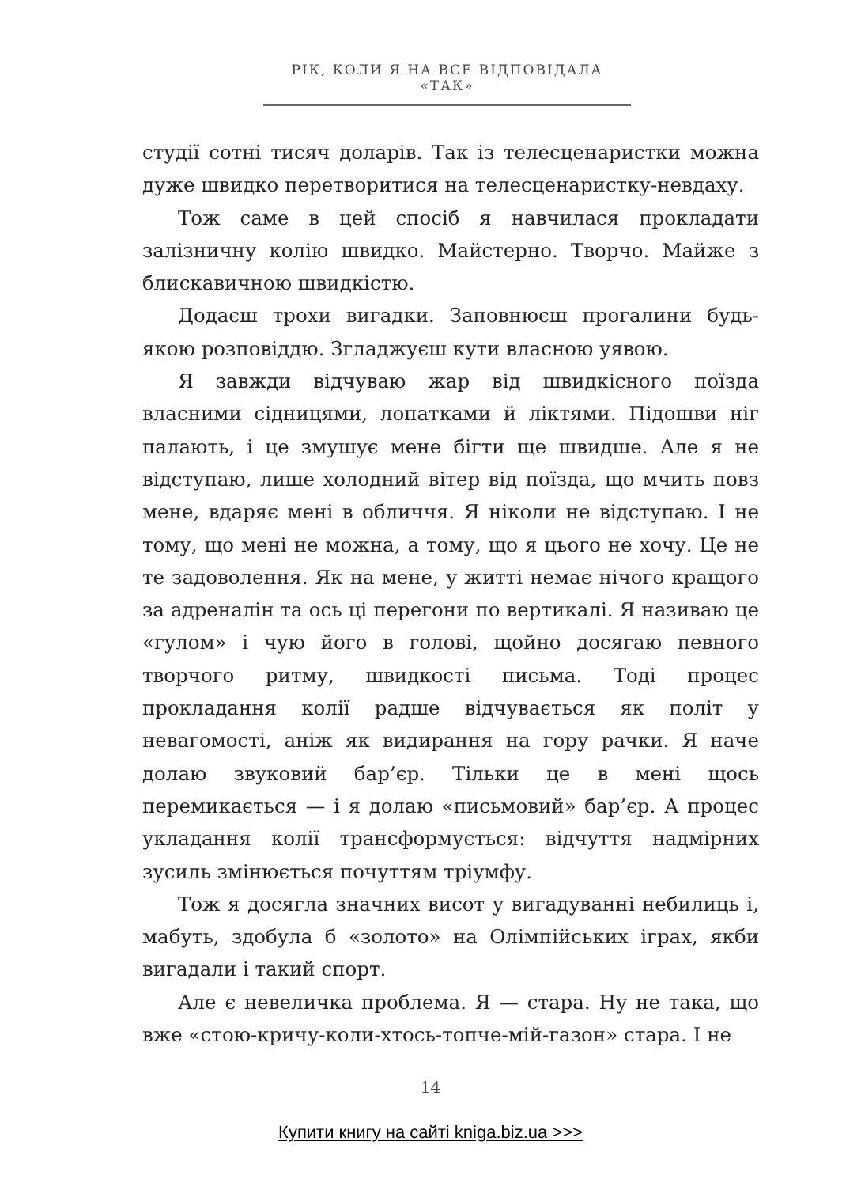РІК, КОЛИ Я НА ВСЕ ВІДПОВІДАЛА «ТАК»
студії сотні тисяч доларів. Так із телесценаристки можна дуже швидко перетворитися на телесценаристку-невдаху.
Тож саме в цей спосіб я навчилася прокладати залізничну колію швидко. Майстерно. Творчо. Майже з блискавичною швидкістю.
Додаєш трохи вигадки. Заповнюєш прогалини будь-якою розповіддю. Згладжуєш кути власною уявою.
Я завжди відчуваю жар від швидкісного поїзда власними сідницями, лопатками й ліктями. Підошви ніг палають, і це змушує мене бігти ще швидше. Але я не відступаю, лише холодний вітер від поїзда, що мчить повз мене, вдаряє мені в обличчя. Я ніколи не відступаю. І не тому, що мені не можна, а тому, що я цього не хочу. Це не те задоволення. Як на мене, у житті немає нічого кращого за адреналін та ось ці перегони по вертикалі. Я називаю це «гулом» і чую його в голові, щойно досягаю певного творчого ритму, швидкості письма. Тоді процес прокладання колії радше відчувається як політ у невагомості, аніж як видирання на гору рачки. Я наче долаю звуковий бар’єр. Тільки це в мені щось перемикається — і я долаю «письмовий» бар’єр. А процес укладання колії трансформується: відчуття надмірних зусиль змінюється почуттям тріумфу.
Тож я досягла значних висот у вигадуванні небилиць і, мабуть, здобула б «золото» на Олімпійських іграх, якби вигадали і такий спорт.
Але є невеличка проблема. Я — стара. Ну не така, що вже «стою-кричу-коли-хтось-топче-мій-газон» стара. І не
14
Купити книгу на сайті kniga.biz.ua >>>